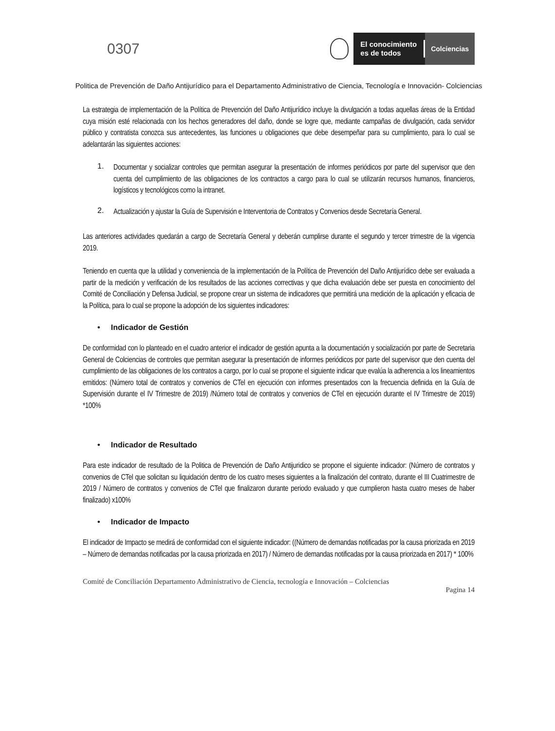0307
El conocimiento
es de todos
Colciencias
Politica de Prevención de Daño Antijurídico para el Departamento Administrativo de Ciencia, Tecnología e Innovación- Colciencias
La estrategia de implementación de la Política de Prevención del Daño Antijurídico incluye la divulgación a todas aquellas áreas de la Entidad cuya misión esté relacionada con los hechos generadores del daño, donde se logre que, mediante campañas de divulgación, cada servidor público y contratista conozca sus antecedentes, las funciones u obligaciones que debe desempeñar para su cumplimiento, para lo cual se adelantarán las siguientes acciones:
1.
Documentar y socializar controles que permitan asegurar la presentación de informes periódicos por parte del supervisor que den cuenta del cumplimiento de las obligaciones de los contractos a cargo para lo cual se utilizarán recursos humanos, financieros, logísticos y tecnológicos como la intranet.
2.
Actualización y ajustar la Guía de Supervisión e Interventoria de Contratos y Convenios desde Secretaría General.
Las anteriores actividades quedarán a cargo de Secretaría General y deberán cumplirse durante el segundo y tercer trimestre de la vigencia 2019.
Teniendo en cuenta que la utilidad y conveniencia de la implementación de la Política de Prevención del Daño Antijurídico debe ser evaluada a partir de la medición y verificación de los resultados de las acciones correctivas y que dicha evaluación debe ser puesta en conocimiento del Comité de Conciliación y Defensa Judicial, se propone crear un sistema de indicadores que permitirá una medición de la aplicación y eficacia de la Política, para lo cual se propone la adopción de los siguientes indicadores:
• Indicador de Gestión
De conformidad con lo planteado en el cuadro anterior el indicador de gestión apunta a la documentación y socialización por parte de Secretaria General de Colciencias de controles que permitan asegurar la presentación de informes periódicos por parte del supervisor que den cuenta del cumplimiento de las obligaciones de los contratos a cargo, por lo cual se propone el siguiente indicar que evalúa la adherencia a los lineamientos emitidos: (Número total de contratos y convenios de CTel en ejecución con informes presentados con la frecuencia definida en la Guía de Supervisión durante el IV Trimestre de 2019) /Número total de contratos y convenios de CTel en ejecución durante el IV Trimestre de 2019) *100%
• Indicador de Resultado
Para este indicador de resultado de la Politica de Prevención de Daño Antijuridico se propone el siguiente indicador: (Número de contratos y convenios de CTel que solicitan su liquidación dentro de los cuatro meses siguientes a la finalización del contrato, durante el III Cuatrimestre de 2019 / Número de contratos y convenios de CTel que finalizaron durante periodo evaluado y que cumplieron hasta cuatro meses de haber finalizado) x100%
• Indicador de Impacto
El indicador de Impacto se medirá de conformidad con el siguiente indicador: ((Número de demandas notificadas por la causa priorizada en 2019 – Número de demandas notificadas por la causa priorizada en 2017) / Número de demandas notificadas por la causa priorizada en 2017) * 100%
Comité de Conciliación Departamento Administrativo de Ciencia, tecnología e Innovación – Colciencias
Pagina 14